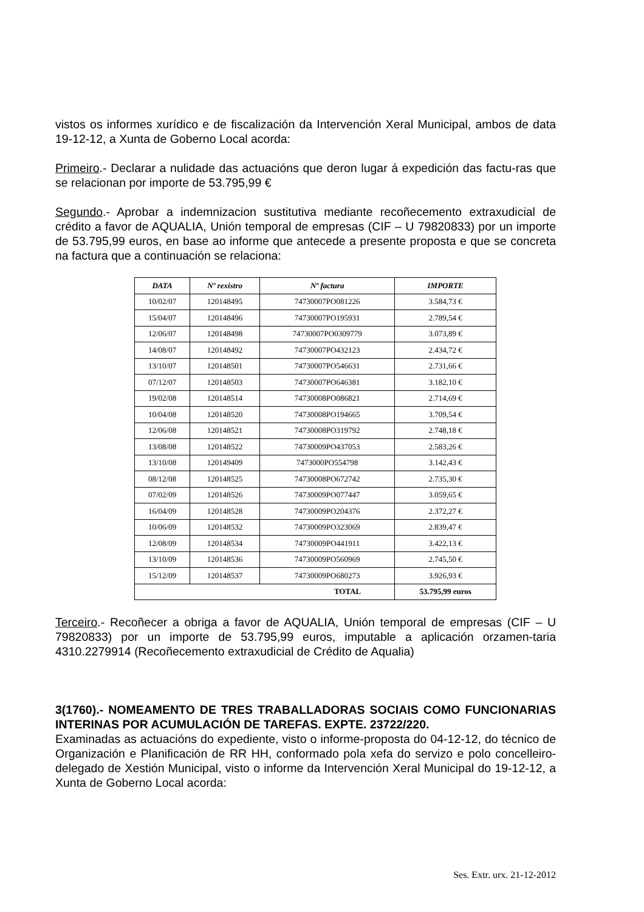vistos os informes xurídico e de fiscalización da Intervención Xeral Municipal, ambos de data 19-12-12, a Xunta de Goberno Local acorda:
Primeiro.- Declarar a nulidade das actuacións que deron lugar á expedición das factu-ras que se relacionan por importe de 53.795,99 €
Segundo.- Aprobar a indemnizacion sustitutiva mediante recoñecemento extraxudicial de crédito a favor de AQUALIA, Unión temporal de empresas (CIF – U 79820833) por un importe de 53.795,99 euros, en base ao informe que antecede a presente proposta e que se concreta na factura que a continuación se relaciona:
| DATA | Nº rexistro | Nº factura | IMPORTE |
| --- | --- | --- | --- |
| 10/02/07 | 120148495 | 74730007PO081226 | 3.584,73 € |
| 15/04/07 | 120148496 | 74730007PO195931 | 2.789,54 € |
| 12/06/07 | 120148498 | 74730007PO0309779 | 3.073,89 € |
| 14/08/07 | 120148492 | 74730007PO432123 | 2.434,72 € |
| 13/10/07 | 120148501 | 74730007PO546631 | 2.731,66 € |
| 07/12/07 | 120148503 | 74730007PO646381 | 3.182,10 € |
| 19/02/08 | 120148514 | 74730008PO086821 | 2.714,69 € |
| 10/04/08 | 120148520 | 74730008PO194665 | 3.709,54 € |
| 12/06/08 | 120148521 | 74730008PO319792 | 2.748,18 € |
| 13/08/08 | 120148522 | 74730009PO437053 | 2.583,26 € |
| 13/10/08 | 120149409 | 7473000PO554798 | 3.142,43 € |
| 08/12/08 | 120148525 | 74730008PO672742 | 2.735,30 € |
| 07/02/09 | 120148526 | 74730009PO077447 | 3.059,65 € |
| 16/04/09 | 120148528 | 74730009PO204376 | 2.372,27 € |
| 10/06/09 | 120148532 | 74730009PO323069 | 2.839,47 € |
| 12/08/09 | 120148534 | 74730009PO441911 | 3.422,13 € |
| 13/10/09 | 120148536 | 74730009PO560969 | 2.745,50 € |
| 15/12/09 | 120148537 | 74730009PO680273 | 3.926,93 € |
| TOTAL | | | 53.795,99 euros |
Terceiro.- Recoñecer a obriga a favor de AQUALIA, Unión temporal de empresas (CIF – U 79820833) por un importe de 53.795,99 euros, imputable a aplicación orzamen-taria 4310.2279914 (Recoñecemento extraxudicial de Crédito de Aqualia)
3(1760).- NOMEAMENTO DE TRES TRABALLADORAS SOCIAIS COMO FUNCIONARIAS INTERINAS POR ACUMULACIÓN DE TAREFAS. EXPTE. 23722/220.
Examinadas as actuacións do expediente, visto o informe-proposta do 04-12-12, do técnico de Organización e Planificación de RR HH, conformado pola xefa do servizo e polo concelleiro-delegado de Xestión Municipal, visto o informe da Intervención Xeral Municipal do 19-12-12, a Xunta de Goberno Local acorda:
Ses. Extr. urx. 21-12-2012